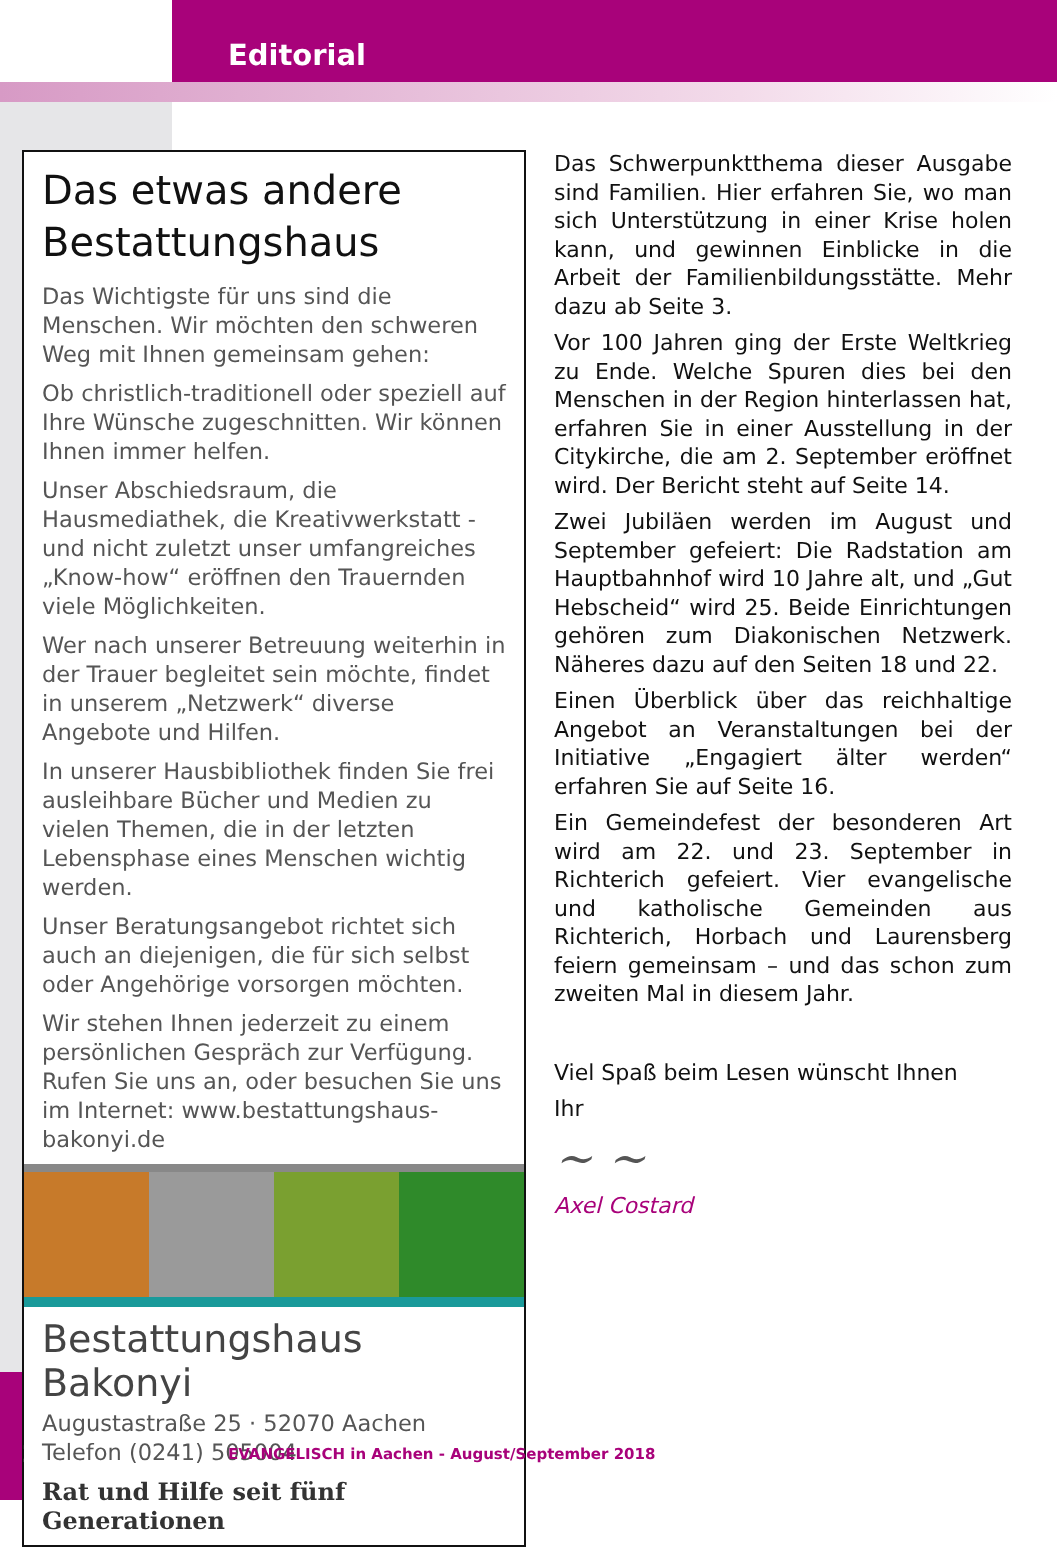Editorial
Das etwas andere Bestattungshaus
Das Wichtigste für uns sind die Menschen. Wir möchten den schweren Weg mit Ihnen gemeinsam gehen:
Ob christlich-traditionell oder speziell auf Ihre Wünsche zugeschnitten. Wir können Ihnen immer helfen.
Unser Abschiedsraum, die Hausmediathek, die Kreativwerkstatt - und nicht zuletzt unser umfangreiches „Know-how“ eröffnen den Trauernden viele Möglichkeiten.
Wer nach unserer Betreuung weiterhin in der Trauer begleitet sein möchte, findet in unserem „Netzwerk“ diverse Angebote und Hilfen.
In unserer Hausbibliothek finden Sie frei ausleihbare Bücher und Medien zu vielen Themen, die in der letzten Lebensphase eines Menschen wichtig werden.
Unser Beratungsangebot richtet sich auch an diejenigen, die für sich selbst oder Angehörige vorsorgen möchten.
Wir stehen Ihnen jederzeit zu einem persönlichen Gespräch zur Verfügung. Rufen Sie uns an, oder besuchen Sie uns im Internet: www.bestattungshaus-bakonyi.de
Bestattungshaus Bakonyi
Augustastraße 25 · 52070 Aachen
Telefon (0241) 505004
Rat und Hilfe seit fünf Generationen
Das Schwerpunktthema dieser Ausgabe sind Familien. Hier erfahren Sie, wo man sich Unterstützung in einer Krise holen kann, und gewinnen Einblicke in die Arbeit der Familienbildungsstätte. Mehr dazu ab Seite 3.
Vor 100 Jahren ging der Erste Weltkrieg zu Ende. Welche Spuren dies bei den Menschen in der Region hinterlassen hat, erfahren Sie in einer Ausstellung in der Citykirche, die am 2. September eröffnet wird. Der Bericht steht auf Seite 14.
Zwei Jubiläen werden im August und September gefeiert: Die Radstation am Hauptbahnhof wird 10 Jahre alt, und „Gut Hebscheid“ wird 25. Beide Einrichtungen gehören zum Diakonischen Netzwerk. Näheres dazu auf den Seiten 18 und 22.
Einen Überblick über das reichhaltige Angebot an Veranstaltungen bei der Initiative „Engagiert älter werden“ erfahren Sie auf Seite 16.
Ein Gemeindefest der besonderen Art wird am 22. und 23. September in Richterich gefeiert. Vier evangelische und katholische Gemeinden aus Richterich, Horbach und Laurensberg feiern gemeinsam – und das schon zum zweiten Mal in diesem Jahr.
Viel Spaß beim Lesen wünscht Ihnen
Ihr
~ ~
Axel Costard
2 EVANGELISCH in Aachen - August/September 2018